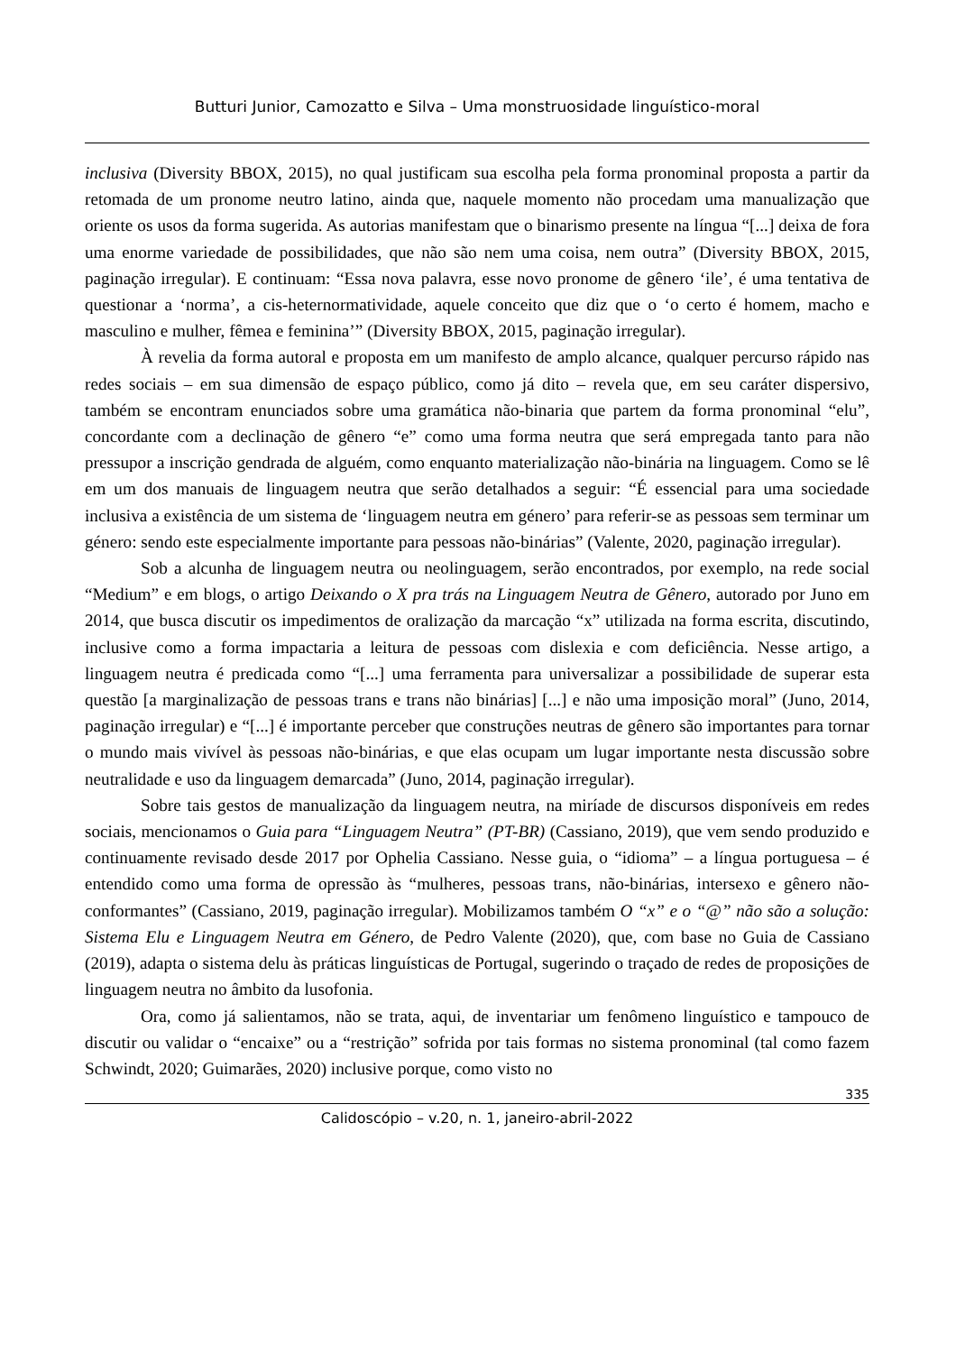Butturi Junior, Camozatto e Silva – Uma monstruosidade linguístico-moral
inclusiva (Diversity BBOX, 2015), no qual justificam sua escolha pela forma pronominal proposta a partir da retomada de um pronome neutro latino, ainda que, naquele momento não procedam uma manualização que oriente os usos da forma sugerida. As autorias manifestam que o binarismo presente na língua “[...] deixa de fora uma enorme variedade de possibilidades, que não são nem uma coisa, nem outra” (Diversity BBOX, 2015, paginação irregular). E continuam: “Essa nova palavra, esse novo pronome de gênero ‘ile’, é uma tentativa de questionar a ‘norma’, a cis-heternormatividade, aquele conceito que diz que o ‘o certo é homem, macho e masculino e mulher, fêmea e feminina’” (Diversity BBOX, 2015, paginação irregular).
À revelia da forma autoral e proposta em um manifesto de amplo alcance, qualquer percurso rápido nas redes sociais – em sua dimensão de espaço público, como já dito – revela que, em seu caráter dispersivo, também se encontram enunciados sobre uma gramática não-binaria que partem da forma pronominal “elu”, concordante com a declinação de gênero “e” como uma forma neutra que será empregada tanto para não pressupor a inscrição gendrada de alguém, como enquanto materialização não-binária na linguagem. Como se lê em um dos manuais de linguagem neutra que serão detalhados a seguir: “É essencial para uma sociedade inclusiva a existência de um sistema de ‘linguagem neutra em género’ para referir-se as pessoas sem terminar um género: sendo este especialmente importante para pessoas não-binárias” (Valente, 2020, paginação irregular).
Sob a alcunha de linguagem neutra ou neolinguagem, serão encontrados, por exemplo, na rede social “Medium” e em blogs, o artigo Deixando o X pra trás na Linguagem Neutra de Gênero, autorado por Juno em 2014, que busca discutir os impedimentos de oralização da marcação “x” utilizada na forma escrita, discutindo, inclusive como a forma impactaria a leitura de pessoas com dislexia e com deficiência. Nesse artigo, a linguagem neutra é predicada como “[...] uma ferramenta para universalizar a possibilidade de superar esta questão [a marginalização de pessoas trans e trans não binárias] [...] e não uma imposição moral” (Juno, 2014, paginação irregular) e “[...] é importante perceber que construções neutras de gênero são importantes para tornar o mundo mais vivível às pessoas não-binárias, e que elas ocupam um lugar importante nesta discussão sobre neutralidade e uso da linguagem demarcada” (Juno, 2014, paginação irregular).
Sobre tais gestos de manualização da linguagem neutra, na miríade de discursos disponíveis em redes sociais, mencionamos o Guia para “Linguagem Neutra” (PT-BR) (Cassiano, 2019), que vem sendo produzido e continuamente revisado desde 2017 por Ophelia Cassiano. Nesse guia, o “idioma” – a língua portuguesa – é entendido como uma forma de opressão às “mulheres, pessoas trans, não-binárias, intersexo e gênero não-conformantes” (Cassiano, 2019, paginação irregular). Mobilizamos também O “x” e o “@” não são a solução: Sistema Elu e Linguagem Neutra em Género, de Pedro Valente (2020), que, com base no Guia de Cassiano (2019), adapta o sistema delu às práticas linguísticas de Portugal, sugerindo o traçado de redes de proposições de linguagem neutra no âmbito da lusofonia.
Ora, como já salientamos, não se trata, aqui, de inventariar um fenômeno linguístico e tampouco de discutir ou validar o “encaixe” ou a “restrição” sofrida por tais formas no sistema pronominal (tal como fazem Schwindt, 2020; Guimarães, 2020) inclusive porque, como visto no
335
Calidoscópio – v.20, n. 1, janeiro-abril-2022